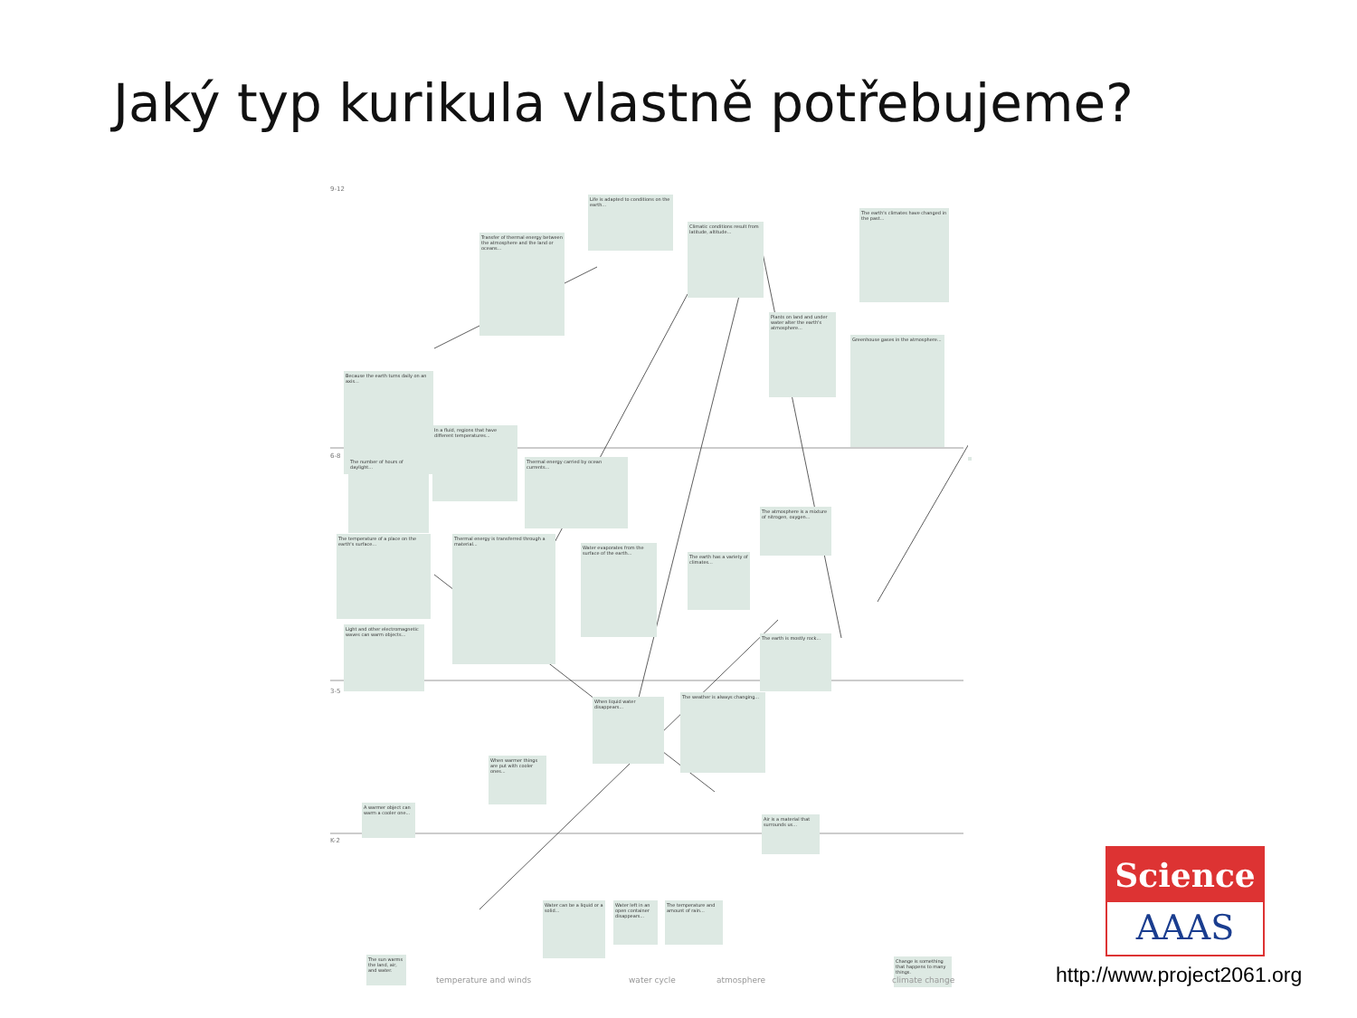Jaký typ kurikula vlastně potřebujeme?
9-12
6-8
3-5
K-2
Life is adapted to conditions on the earth...
Climatic conditions result from latitude, altitude...
The earth's climates have changed in the past...
Transfer of thermal energy between the atmosphere and the land or oceans...
Plants on land and under water alter the earth's atmosphere...
Greenhouse gases in the atmosphere...
Because the earth turns daily on an axis...
In a fluid, regions that have different temperatures...
The number of hours of daylight...
Thermal energy carried by ocean currents...
The atmosphere is a mixture of nitrogen, oxygen...
The temperature of a place on the earth's surface...
Thermal energy is transferred through a material...
Water evaporates from the surface of the earth...
The earth has a variety of climates...
Light and other electromagnetic waves can warm objects...
The earth is mostly rock...
When liquid water disappears...
The weather is always changing...
When warmer things are put with cooler ones...
A warmer object can warm a cooler one...
Air is a material that surrounds us...
Water can be a liquid or a solid...
Water left in an open container disappears...
The temperature and amount of rain...
The sun warms the land, air, and water.
Change is something that happens to many things.
temperature and winds water cycle atmosphere climate change
Science
AAAS
http://www.project2061.org